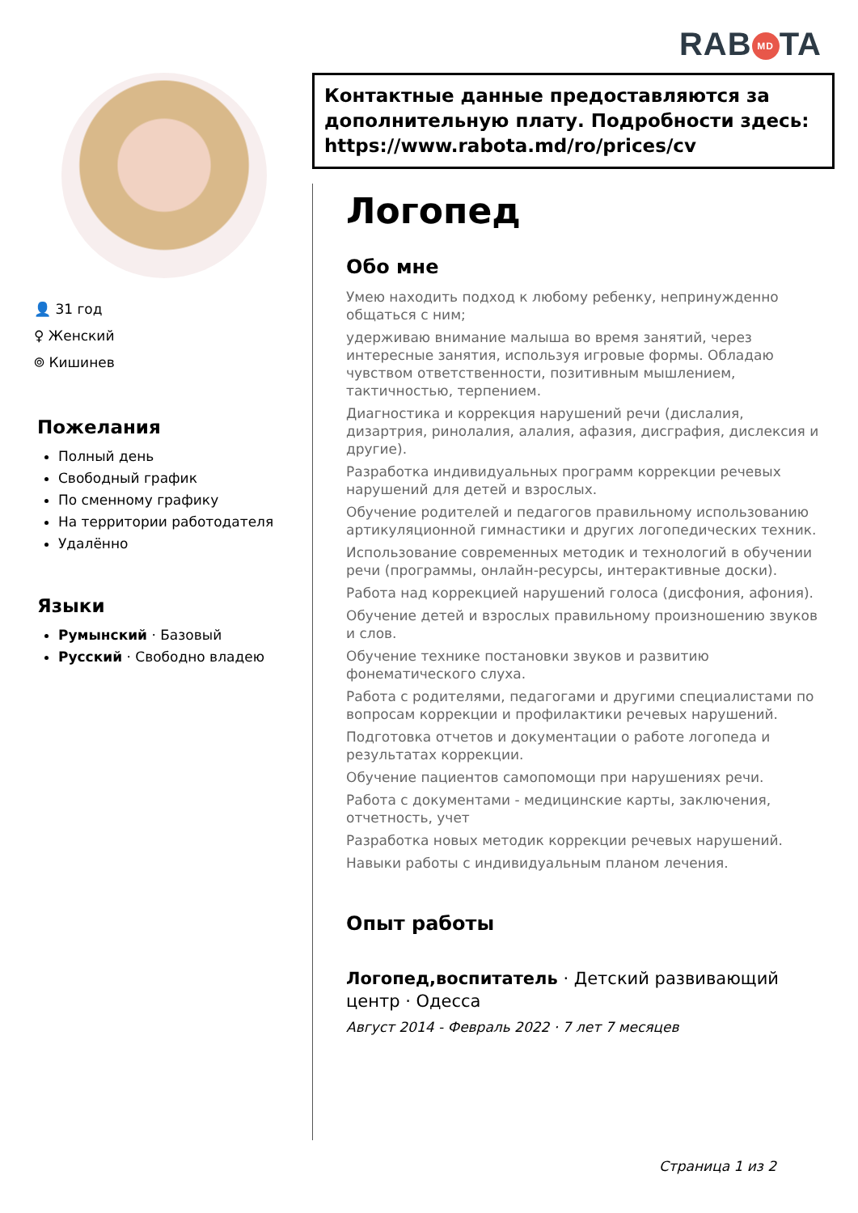RAB MD TA
👤 31 год
♀ Женский
⌾ Кишинев
Пожелания
Полный день
Свободный график
По сменному графику
На территории работодателя
Удалённо
Языки
Румынский · Базовый
Русский · Свободно владею
Контактные данные предоставляются за дополнительную плату. Подробности здесь: https://www.rabota.md/ro/prices/cv
Логопед
Обо мне
Умею находить подход к любому ребенку, непринужденно общаться с ним;
удерживаю внимание малыша во время занятий, через интересные занятия, используя игровые формы. Обладаю чувством ответственности, позитивным мышлением, тактичностью, терпением.
Диагностика и коррекция нарушений речи (дислалия, дизартрия, ринолалия, алалия, афазия, дисграфия, дислексия и другие).
Разработка индивидуальных программ коррекции речевых нарушений для детей и взрослых.
Обучение родителей и педагогов правильному использованию артикуляционной гимнастики и других логопедических техник.
Использование современных методик и технологий в обучении речи (программы, онлайн-ресурсы, интерактивные доски).
Работа над коррекцией нарушений голоса (дисфония, афония).
Обучение детей и взрослых правильному произношению звуков и слов.
Обучение технике постановки звуков и развитию фонематического слуха.
Работа с родителями, педагогами и другими специалистами по вопросам коррекции и профилактики речевых нарушений.
Подготовка отчетов и документации о работе логопеда и результатах коррекции.
Обучение пациентов самопомощи при нарушениях речи.
Работа с документами - медицинские карты, заключения, отчетность, учет
Разработка новых методик коррекции речевых нарушений.
Навыки работы с индивидуальным планом лечения.
Опыт работы
Логопед,воспитатель · Детский развивающий центр · Одесса
Август 2014 - Февраль 2022 · 7 лет 7 месяцев
Страница 1 из 2